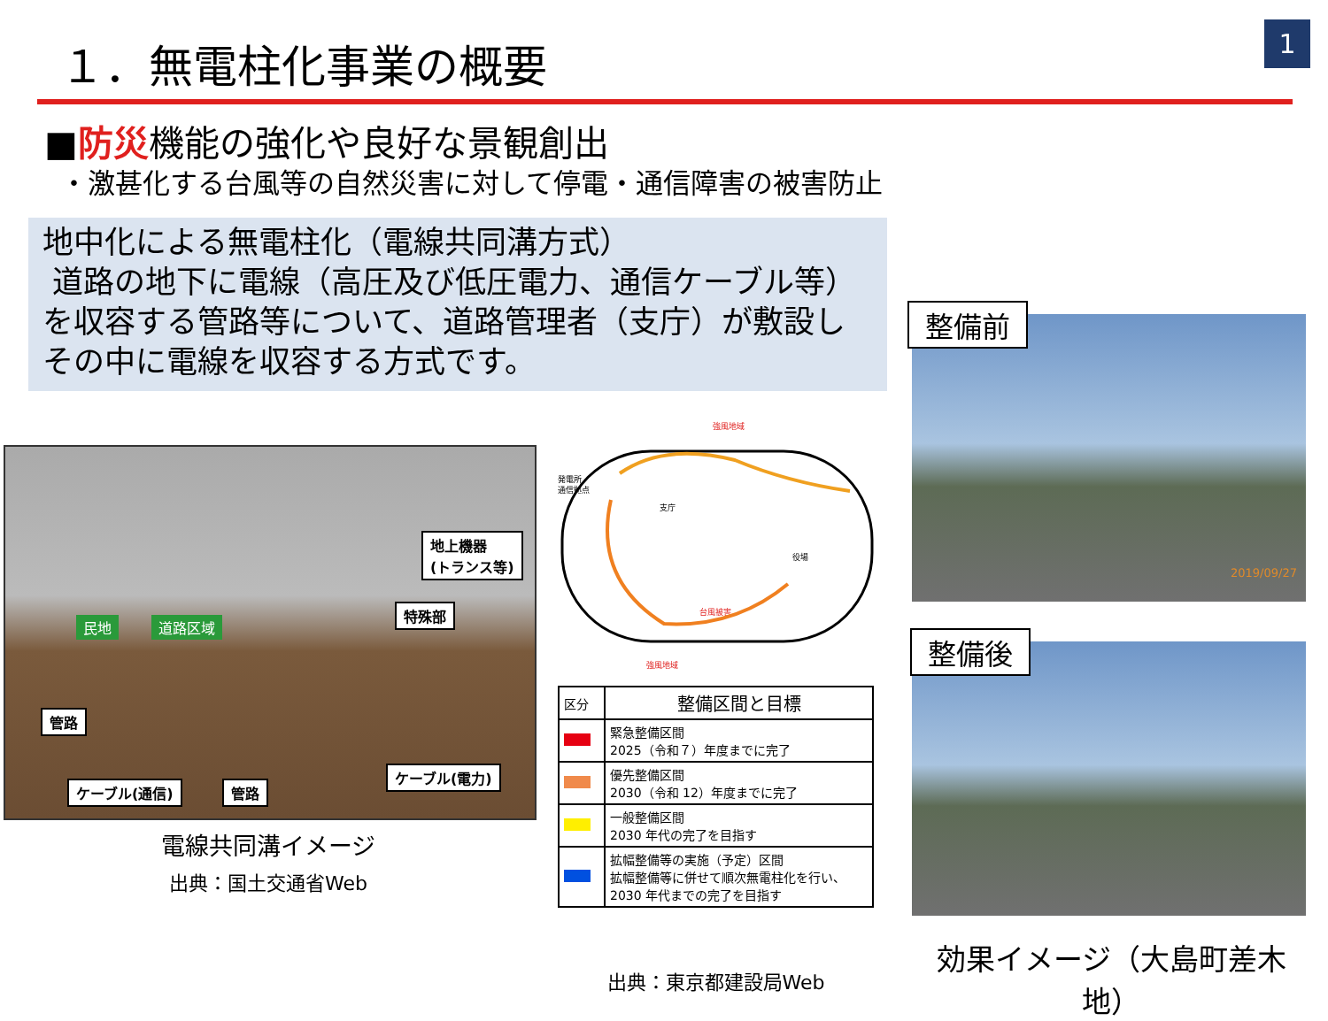１．無電柱化事業の概要 1
■防災機能の強化や良好な景観創出
・激甚化する台風等の自然災害に対して停電・通信障害の被害防止
地中化による無電柱化（電線共同溝方式）
道路の地下に電線（高圧及び低圧電力、通信ケーブル等）
を収容する管路等について、道路管理者（支庁）が敷設し
その中に電線を収容する方式です。
地上機器
(トランス等)
特殊部
民地 道路区域
管路
ケーブル(通信) 管路
ケーブル(電力)
電線共同溝イメージ
出典：国土交通省Web
強風地域
発電所・
通信拠点
支庁
役場
台風被害
強風地域
| 区分 | 整備区間と目標 |
| --- | --- |
| | 緊急整備区間 2025（令和７）年度までに完了 |
| | 優先整備区間 2030（令和 12）年度までに完了 |
| | 一般整備区間 2030 年代の完了を目指す |
| | 拡幅整備等の実施（予定）区間 拡幅整備等に併せて順次無電柱化を行い、 2030 年代までの完了を目指す |
出典：東京都建設局Web
2019/09/27
整備前
整備後
効果イメージ（大島町差木地）